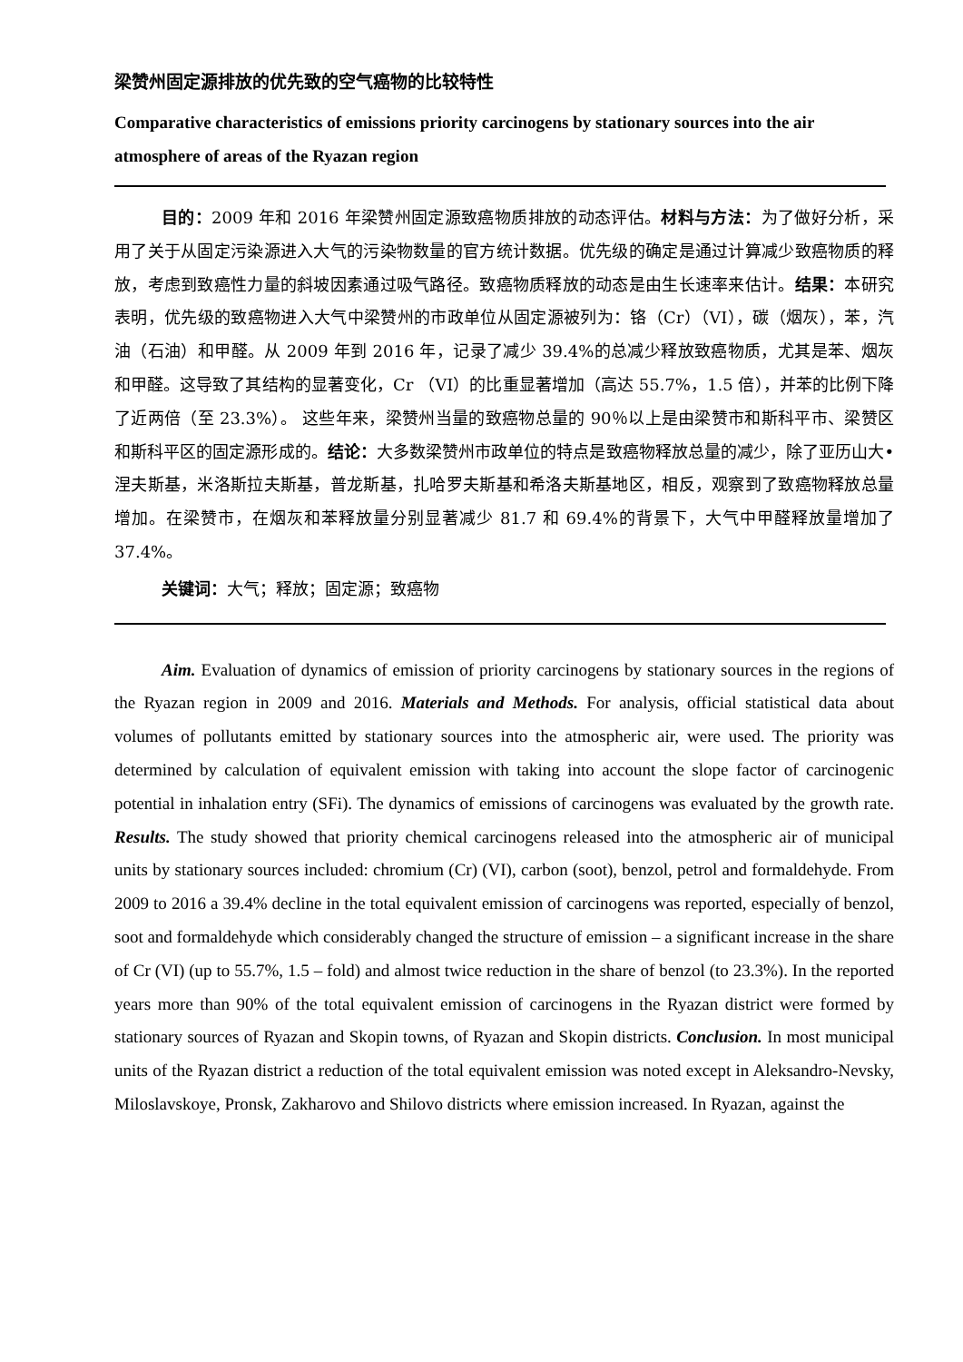梁赞州固定源排放的优先致的空气癌物的比较特性
Comparative characteristics of emissions priority carcinogens by stationary sources into the air atmosphere of areas of the Ryazan region
目的：2009 年和 2016 年梁赞州固定源致癌物质排放的动态评估。材料与方法：为了做好分析，采用了关于从固定污染源进入大气的污染物数量的官方统计数据。优先级的确定是通过计算减少致癌物质的释放，考虑到致癌性力量的斜坡因素通过吸气路径。致癌物质释放的动态是由生长速率来估计。结果：本研究表明，优先级的致癌物进入大气中梁赞州的市政单位从固定源被列为：铬（Cr）（VI），碳（烟灰），苯，汽油（石油）和甲醛。从 2009 年到 2016 年，记录了减少 39.4%的总减少释放致癌物质，尤其是苯、烟灰和甲醛。这导致了其结构的显著变化，Cr （VI）的比重显著增加（高达 55.7%，1.5 倍），并苯的比例下降了近两倍（至 23.3%）。 这些年来，梁赞州当量的致癌物总量的 90％以上是由梁赞市和斯科平市、梁赞区和斯科平区的固定源形成的。结论：大多数梁赞州市政单位的特点是致癌物释放总量的减少，除了亚历山大•涅夫斯基，米洛斯拉夫斯基，普龙斯基，扎哈罗夫斯基和希洛夫斯基地区，相反，观察到了致癌物释放总量增加。在梁赞市，在烟灰和苯释放量分别显著减少 81.7 和 69.4%的背景下，大气中甲醛释放量增加了 37.4%。
关键词：大气；释放；固定源；致癌物
Aim. Evaluation of dynamics of emission of priority carcinogens by stationary sources in the regions of the Ryazan region in 2009 and 2016. Materials and Methods. For analysis, official statistical data about volumes of pollutants emitted by stationary sources into the atmospheric air, were used. The priority was determined by calculation of equivalent emission with taking into account the slope factor of carcinogenic potential in inhalation entry (SFi). The dynamics of emissions of carcinogens was evaluated by the growth rate. Results. The study showed that priority chemical carcinogens released into the atmospheric air of municipal units by stationary sources included: chromium (Cr) (VI), carbon (soot), benzol, petrol and formaldehyde. From 2009 to 2016 a 39.4% decline in the total equivalent emission of carcinogens was reported, especially of benzol, soot and formaldehyde which considerably changed the structure of emission – a significant increase in the share of Cr (VI) (up to 55.7%, 1.5 – fold) and almost twice reduction in the share of benzol (to 23.3%). In the reported years more than 90% of the total equivalent emission of carcinogens in the Ryazan district were formed by stationary sources of Ryazan and Skopin towns, of Ryazan and Skopin districts. Conclusion. In most municipal units of the Ryazan district a reduction of the total equivalent emission was noted except in Aleksandro-Nevsky, Miloslavskoye, Pronsk, Zakharovo and Shilovo districts where emission increased. In Ryazan, against the